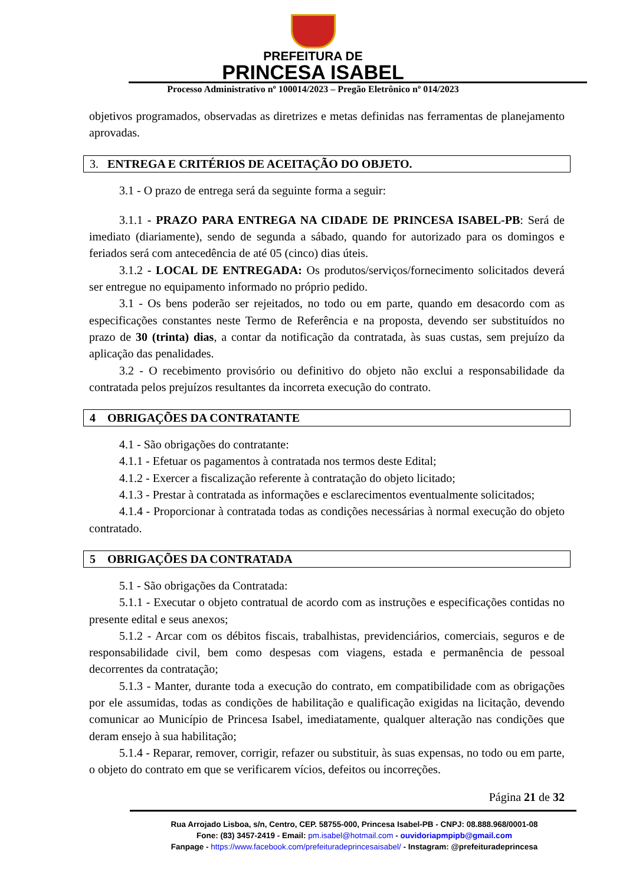PREFEITURA DE
PRINCESA ISABEL
Processo Administrativo nº 100014/2023 – Pregão Eletrônico nº 014/2023
objetivos programados, observadas as diretrizes e metas definidas nas ferramentas de planejamento aprovadas.
3. ENTREGA E CRITÉRIOS DE ACEITAÇÃO DO OBJETO.
3.1 - O prazo de entrega será da seguinte forma a seguir:
3.1.1 - PRAZO PARA ENTREGA NA CIDADE DE PRINCESA ISABEL-PB: Será de imediato (diariamente), sendo de segunda a sábado, quando for autorizado para os domingos e feriados será com antecedência de até 05 (cinco) dias úteis.
3.1.2 - LOCAL DE ENTREGADA: Os produtos/serviços/fornecimento solicitados deverá ser entregue no equipamento informado no próprio pedido.
3.1 - Os bens poderão ser rejeitados, no todo ou em parte, quando em desacordo com as especificações constantes neste Termo de Referência e na proposta, devendo ser substituídos no prazo de 30 (trinta) dias, a contar da notificação da contratada, às suas custas, sem prejuízo da aplicação das penalidades.
3.2 - O recebimento provisório ou definitivo do objeto não exclui a responsabilidade da contratada pelos prejuízos resultantes da incorreta execução do contrato.
4 OBRIGAÇÕES DA CONTRATANTE
4.1 - São obrigações do contratante:
4.1.1 - Efetuar os pagamentos à contratada nos termos deste Edital;
4.1.2 - Exercer a fiscalização referente à contratação do objeto licitado;
4.1.3 - Prestar à contratada as informações e esclarecimentos eventualmente solicitados;
4.1.4 - Proporcionar à contratada todas as condições necessárias à normal execução do objeto contratado.
5 OBRIGAÇÕES DA CONTRATADA
5.1 - São obrigações da Contratada:
5.1.1 - Executar o objeto contratual de acordo com as instruções e especificações contidas no presente edital e seus anexos;
5.1.2 - Arcar com os débitos fiscais, trabalhistas, previdenciários, comerciais, seguros e de responsabilidade civil, bem como despesas com viagens, estada e permanência de pessoal decorrentes da contratação;
5.1.3 - Manter, durante toda a execução do contrato, em compatibilidade com as obrigações por ele assumidas, todas as condições de habilitação e qualificação exigidas na licitação, devendo comunicar ao Município de Princesa Isabel, imediatamente, qualquer alteração nas condições que deram ensejo à sua habilitação;
5.1.4 - Reparar, remover, corrigir, refazer ou substituir, às suas expensas, no todo ou em parte, o objeto do contrato em que se verificarem vícios, defeitos ou incorreções.
Página 21 de 32
Rua Arrojado Lisboa, s/n, Centro, CEP. 58755-000, Princesa Isabel-PB - CNPJ: 08.888.968/0001-08
Fone: (83) 3457-2419 - Email: pm.isabel@hotmail.com - ouvidoriapmpipb@gmail.com
Fanpage - https://www.facebook.com/prefeituradeprincesaisabel/ - Instagram: @prefeituradeprincesa